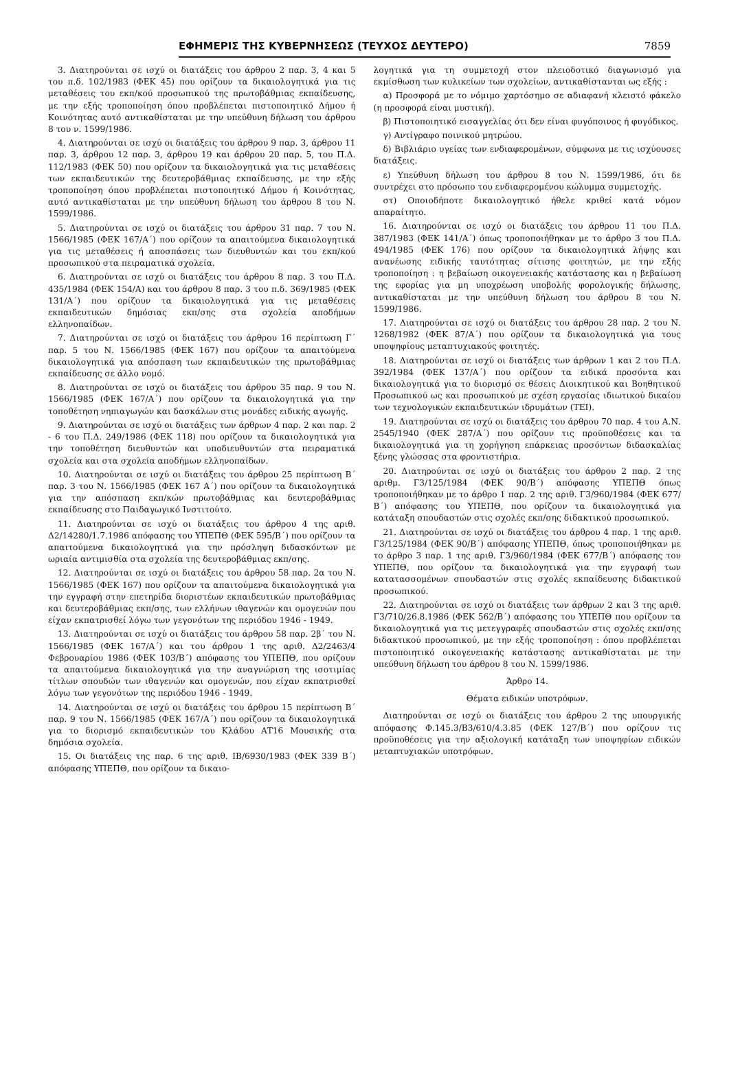ΕΦΗΜΕΡΙΣ ΤΗΣ ΚΥΒΕΡΝΗΣΕΩΣ (ΤΕΥΧΟΣ ΔΕΥΤΕΡΟ) 7859
3. Διατηρούνται σε ισχύ οι διατάξεις του άρθρου 2 παρ. 3, 4 και 5 του π.δ. 102/1983 (ΦΕΚ 45) που ορίζουν τα δικαιολογητικά για τις μεταθέσεις του εκπ/κού προσωπικού της πρωτοβάθμιας εκπαίδευσης, με την εξής τροποποίηση όπου προβλέπεται πιστοποιητικό Δήμου ή Κοινότητας αυτό αντικαθίσταται με την υπεύθυνη δήλωση του άρθρου 8 του ν. 1599/1986.
4. Διατηρούνται σε ισχύ οι διατάξεις του άρθρου 9 παρ. 3, άρθρου 11 παρ. 3, άρθρου 12 παρ. 3, άρθρου 19 και άρθρου 20 παρ. 5, του Π.Δ. 112/1983 (ΦΕΚ 50) που ορίζουν τα δικαιολογητικά για τις μεταθέσεις των εκπαιδευτικών της δευτεροβάθμιας εκπαίδευσης, με την εξής τροποποίηση όπου προβλέπεται πιστοποιητικό Δήμου ή Κοινότητας, αυτό αντικαθίσταται με την υπεύθυνη δήλωση του άρθρου 8 του Ν. 1599/1986.
5. Διατηρούνται σε ισχύ οι διατάξεις του άρθρου 31 παρ. 7 του Ν. 1566/1985 (ΦΕΚ 167/Α΄) που ορίζουν τα απαιτούμενα δικαιολογητικά για τις μεταθέσεις ή αποσπάσεις των διευθυντών και του εκπ/κού προσωπικού στα πειραματικά σχολεία.
6. Διατηρούνται σε ισχύ οι διατάξεις του άρθρου 8 παρ. 3 του Π.Δ. 435/1984 (ΦΕΚ 154/Α) και του άρθρου 8 παρ. 3 του π.δ. 369/1985 (ΦΕΚ 131/Α΄) που ορίζουν τα δικαιολογητικά για τις μεταθέσεις εκπαιδευτικών δημόσιας εκπ/σης στα σχολεία αποδήμων ελληνοπαίδων.
7. Διατηρούνται σε ισχύ οι διατάξεις του άρθρου 16 περίπτωση Γ΄ παρ. 5 του Ν. 1566/1985 (ΦΕΚ 167) που ορίζουν τα απαιτούμενα δικαιολογητικά για απόσπαση των εκπαιδευτικών της πρωτοβάθμιας εκπαίδευσης σε άλλο νομό.
8. Διατηρούνται σε ισχύ οι διατάξεις του άρθρου 35 παρ. 9 του Ν. 1566/1985 (ΦΕΚ 167/Α΄) που ορίζουν τα δικαιολογητικά για την τοποθέτηση νηπιαγωγών και δασκάλων στις μονάδες ειδικής αγωγής.
9. Διατηρούνται σε ισχύ οι διατάξεις των άρθρων 4 παρ. 2 και παρ. 2 - 6 του Π.Δ. 249/1986 (ΦΕΚ 118) που ορίζουν τα δικαιολογητικά για την τοποθέτηση διευθυντών και υποδιευθυντών στα πειραματικά σχολεία και στα σχολεία αποδήμων ελληνοπαίδων.
10. Διατηρούνται σε ισχύ οι διατάξεις του άρθρου 25 περίπτωση Β΄ παρ. 3 του Ν. 1566/1985 (ΦΕΚ 167 Α΄) που ορίζουν τα δικαιολογητικά για την απόσπαση εκπ/κών πρωτοβάθμιας και δευτεροβάθμιας εκπαίδευσης στο Παιδαγωγικό Ινστιτούτο.
11. Διατηρούνται σε ισχύ οι διατάξεις του άρθρου 4 της αριθ. Δ2/14280/1.7.1986 απόφασης του ΥΠΕΠΘ (ΦΕΚ 595/Β΄) που ορίζουν τα απαιτούμενα δικαιολογητικά για την πρόσληψη διδασκόντων με ωριαία αντιμισθία στα σχολεία της δευτεροβάθμιας εκπ/σης.
12. Διατηρούνται σε ισχύ οι διατάξεις του άρθρου 58 παρ. 2α του Ν. 1566/1985 (ΦΕΚ 167) που ορίζουν τα απαιτούμενα δικαιολογητικά για την εγγραφή στην επετηρίδα διοριστέων εκπαιδευτικών πρωτοβάθμιας και δευτεροβάθμιας εκπ/σης, των ελλήνων ιθαγενών και ομογενών που είχαν εκπατρισθεί λόγω των γεγονότων της περιόδου 1946 - 1949.
13. Διατηρούνται σε ισχύ οι διατάξεις του άρθρου 58 παρ. 2β΄ του Ν. 1566/1985 (ΦΕΚ 167/Α΄) και του άρθρου 1 της αριθ. Δ2/2463/4 Φεβρουαρίου 1986 (ΦΕΚ 103/Β΄) απόφασης του ΥΠΕΠΘ, που ορίζουν τα απαιτούμενα δικαιολογητικά για την αναγνώριση της ισοτιμίας τίτλων σπουδών των ιθαγενών και ομογενών, που είχαν εκπατρισθεί λόγω των γεγονότων της περιόδου 1946 - 1949.
14. Διατηρούνται σε ισχύ οι διατάξεις του άρθρου 15 περίπτωση Β΄ παρ. 9 του Ν. 1566/1985 (ΦΕΚ 167/Α΄) που ορίζουν τα δικαιολογητικά για το διορισμό εκπαιδευτικών του Κλάδου ΑΤ16 Μουσικής στα δημόσια σχολεία.
15. Οι διατάξεις της παρ. 6 της αριθ. ΙΒ/6930/1983 (ΦΕΚ 339 Β΄) απόφασης ΥΠΕΠΘ, που ορίζουν τα δικαιο-
λογητικά για τη συμμετοχή στον πλειοδοτικό διαγωνισμό για εκμίσθωση των κυλικείων των σχολείων, αντικαθίστανται ως εξής :
α) Προσφορά με το νόμιμο χαρτόσημο σε αδιαφανή κλειστό φάκελο (η προσφορά είναι μυστική).
β) Πιστοποιητικό εισαγγελίας ότι δεν είναι φυγόποινος ή φυγόδικος.
γ) Αντίγραφο ποινικού μητρώου.
δ) Βιβλιάριο υγείας των ενδιαφερομένων, σύμφωνα με τις ισχύουσες διατάξεις.
ε) Υπεύθυνη δήλωση του άρθρου 8 του Ν. 1599/1986, ότι δε συντρέχει στο πρόσωπο του ενδιαφερομένου κώλυμμα συμμετοχής.
στ) Οποιοδήποτε δικαιολογητικό ήθελε κριθεί κατά νόμον απαραίτητο.
16. Διατηρούνται σε ισχύ οι διατάξεις του άρθρου 11 του Π.Δ. 387/1983 (ΦΕΚ 141/Α΄) όπως τροποποιήθηκαν με το άρθρο 3 του Π.Δ. 494/1985 (ΦΕΚ 176) που ορίζουν τα δικαιολογητικά λήψης και ανανέωσης ειδικής ταυτότητας σίτισης φοιτητών, με την εξής τροποποίηση : η βεβαίωση οικογενειακής κατάστασης και η βεβαίωση της εφορίας για μη υποχρέωση υποβολής φορολογικής δήλωσης, αντικαθίσταται με την υπεύθυνη δήλωση του άρθρου 8 του Ν. 1599/1986.
17. Διατηρούνται σε ισχύ οι διατάξεις του άρθρου 28 παρ. 2 του Ν. 1268/1982 (ΦΕΚ 87/Α΄) που ορίζουν τα δικαιολογητικά για τους υποψηφίους μεταπτυχιακούς φοιτητές.
18. Διατηρούνται σε ισχύ οι διατάξεις των άρθρων 1 και 2 του Π.Δ. 392/1984 (ΦΕΚ 137/Α΄) που ορίζουν τα ειδικά προσόντα και δικαιολογητικά για το διορισμό σε θέσεις Διοικητικού και Βοηθητικού Προσωπικού ως και προσωπικού με σχέση εργασίας ιδιωτικού δικαίου των τεχνολογικών εκπαιδευτικών ιδρυμάτων (ΤΕΙ).
19. Διατηρούνται σε ισχύ οι διατάξεις του άρθρου 70 παρ. 4 του Α.Ν. 2545/1940 (ΦΕΚ 287/Α΄) που ορίζουν τις προϋποθέσεις και τα δικαιολογητικά για τη χορήγηση επάρκειας προσόντων διδασκαλίας ξένης γλώσσας στα φροντιστήρια.
20. Διατηρούνται σε ισχύ οι διατάξεις του άρθρου 2 παρ. 2 της αριθμ. Γ3/125/1984 (ΦΕΚ 90/Β΄) απόφασης ΥΠΕΠΘ όπως τροποποιήθηκαν με το άρθρο 1 παρ. 2 της αριθ. Γ3/960/1984 (ΦΕΚ 677/Β΄) απόφασης του ΥΠΕΠΘ, που ορίζουν τα δικαιολογητικά για κατάταξη σπουδαστών στις σχολές εκπ/σης διδακτικού προσωπικού.
21. Διατηρούνται σε ισχύ οι διατάξεις του άρθρου 4 παρ. 1 της αριθ. Γ3/125/1984 (ΦΕΚ 90/Β΄) απόφασης ΥΠΕΠΘ, όπως τροποποιήθηκαν με το άρθρο 3 παρ. 1 της αριθ. Γ3/960/1984 (ΦΕΚ 677/Β΄) απόφασης του ΥΠΕΠΘ, που ορίζουν τα δικαιολογητικά για την εγγραφή των κατατασσομένων σπουδαστών στις σχολές εκπαίδευσης διδακτικού προσωπικού.
22. Διατηρούνται σε ισχύ οι διατάξεις των άρθρων 2 και 3 της αριθ. Γ3/710/26.8.1986 (ΦΕΚ 562/Β΄) απόφασης του ΥΠΕΠΘ που ορίζουν τα δικαιολογητικά για τις μετεγγραφές σπουδαστών στις σχολές εκπ/σης διδακτικού προσωπικού, με την εξής τροποποίηση : όπου προβλέπεται πιστοποιητικό οικογενειακής κατάστασης αντικαθίσταται με την υπεύθυνη δήλωση του άρθρου 8 του Ν. 1599/1986.
Άρθρο 14.
Θέματα ειδικών υποτρόφων.
Διατηρούνται σε ισχύ οι διατάξεις του άρθρου 2 της υπουργικής απόφασης Φ.145.3/Β3/610/4.3.85 (ΦΕΚ 127/Β΄) που ορίζουν τις προϋποθέσεις για την αξιολογική κατάταξη των υποψηφίων ειδικών μεταπτυχιακών υποτρόφων.